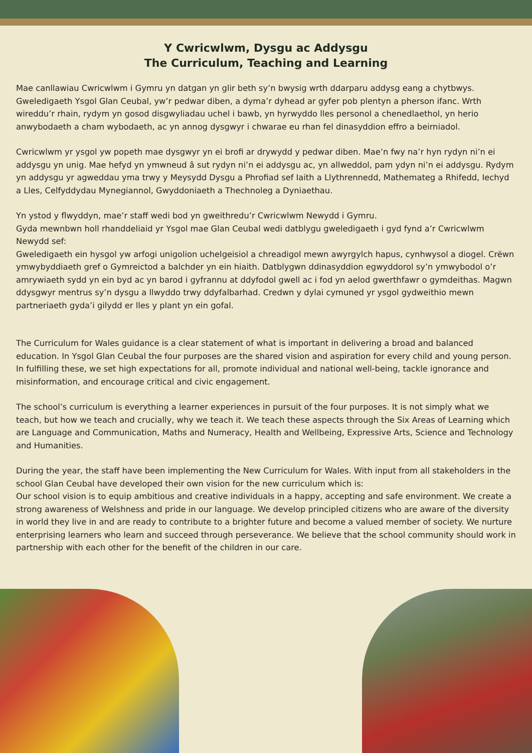Y Cwricwlwm, Dysgu ac Addysgu
The Curriculum, Teaching and Learning
Mae canllawiau Cwricwlwm i Gymru yn datgan yn glir beth sy’n bwysig wrth ddarparu addysg eang a chytbwys. Gweledigaeth Ysgol Glan Ceubal, yw’r pedwar diben, a dyma’r dyhead ar gyfer pob plentyn a pherson ifanc. Wrth wireddu’r rhain, rydym yn gosod disgwyliadau uchel i bawb, yn hyrwyddo lles personol a chenedlaethol, yn herio anwybodaeth a cham wybodaeth, ac yn annog dysgwyr i chwarae eu rhan fel dinasyddion effro a beirniadol.
Cwricwlwm yr ysgol yw popeth mae dysgwyr yn ei brofi ar drywydd y pedwar diben. Mae’n fwy na’r hyn rydyn ni’n ei addysgu yn unig. Mae hefyd yn ymwneud â sut rydyn ni’n ei addysgu ac, yn allweddol, pam ydyn ni’n ei addysgu. Rydym yn addysgu yr agweddau yma trwy y Meysydd Dysgu a Phrofiad sef Iaith a Llythrennedd, Mathemateg a Rhifedd, Iechyd a Lles, Celfyddydau Mynegiannol, Gwyddoniaeth a Thechnoleg a Dyniaethau.
Yn ystod y flwyddyn, mae’r staff wedi bod yn gweithredu’r Cwricwlwm Newydd i Gymru.
Gyda mewnbwn holl rhanddeliaid yr Ysgol mae Glan Ceubal wedi datblygu gweledigaeth i gyd fynd a’r Cwricwlwm Newydd sef:
Gweledigaeth ein hysgol yw arfogi unigolion uchelgeisiol a chreadigol mewn awyrgylch hapus, cynhwysol a diogel. Crëwn ymwybyddiaeth gref o Gymreictod a balchder yn ein hiaith. Datblygwn ddinasyddion egwyddorol sy’n ymwybodol o’r amrywiaeth sydd yn ein byd ac yn barod i gyfrannu at ddyfodol gwell ac i fod yn aelod gwerthfawr o gymdeithas. Magwn ddysgwyr mentrus sy’n dysgu a llwyddo trwy ddyfalbarhad. Credwn y dylai cymuned yr ysgol gydweithio mewn partneriaeth gyda’i gilydd er lles y plant yn ein gofal.
The Curriculum for Wales guidance is a clear statement of what is important in delivering a broad and balanced education. In Ysgol Glan Ceubal the four purposes are the shared vision and aspiration for every child and young person. In fulfilling these, we set high expectations for all, promote individual and national well-being, tackle ignorance and misinformation, and encourage critical and civic engagement.
The school’s curriculum is everything a learner experiences in pursuit of the four purposes. It is not simply what we teach, but how we teach and crucially, why we teach it. We teach these aspects through the Six Areas of Learning which are Language and Communication, Maths and Numeracy, Health and Wellbeing, Expressive Arts, Science and Technology and Humanities.
During the year, the staff have been implementing the New Curriculum for Wales. With input from all stakeholders in the school Glan Ceubal have developed their own vision for the new curriculum which is:
Our school vision is to equip ambitious and creative individuals in a happy, accepting and safe environment. We create a strong awareness of Welshness and pride in our language. We develop principled citizens who are aware of the diversity in world they live in and are ready to contribute to a brighter future and become a valued member of society. We nurture enterprising learners who learn and succeed through perseverance. We believe that the school community should work in partnership with each other for the benefit of the children in our care.